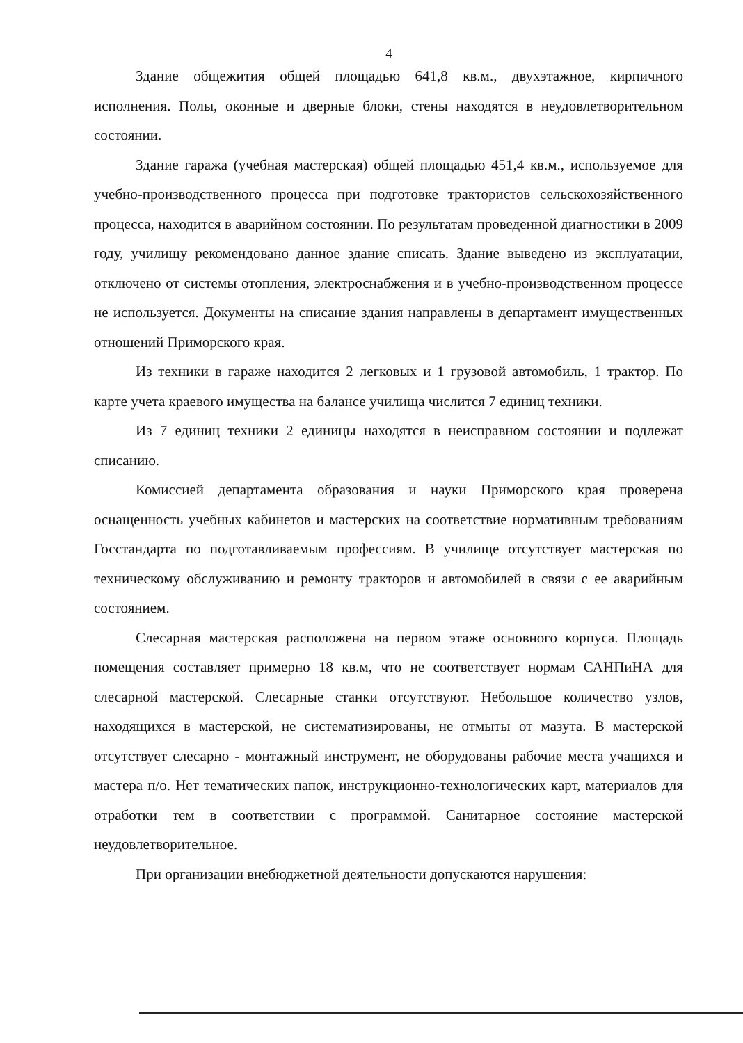4
Здание общежития общей площадью 641,8 кв.м., двухэтажное, кирпичного исполнения. Полы, оконные и дверные блоки, стены находятся в неудовлетворительном состоянии.
Здание гаража (учебная мастерская) общей площадью 451,4 кв.м., используемое для учебно-производственного процесса при подготовке трактористов сельскохозяйственного процесса, находится в аварийном состоянии. По результатам проведенной диагностики в 2009 году, училищу рекомендовано данное здание списать. Здание выведено из эксплуатации, отключено от системы отопления, электроснабжения и в учебно-производственном процессе не используется. Документы на списание здания направлены в департамент имущественных отношений Приморского края.
Из техники в гараже находится 2 легковых и 1 грузовой автомобиль, 1 трактор. По карте учета краевого имущества на балансе училища числится 7 единиц техники.
Из 7 единиц техники 2 единицы находятся в неисправном состоянии и подлежат списанию.
Комиссией департамента образования и науки Приморского края проверена оснащенность учебных кабинетов и мастерских на соответствие нормативным требованиям Госстандарта по подготавливаемым профессиям. В училище отсутствует мастерская по техническому обслуживанию и ремонту тракторов и автомобилей в связи с ее аварийным состоянием.
Слесарная мастерская расположена на первом этаже основного корпуса. Площадь помещения составляет примерно 18 кв.м, что не соответствует нормам САНПиНА для слесарной мастерской. Слесарные станки отсутствуют. Небольшое количество узлов, находящихся в мастерской, не систематизированы, не отмыты от мазута. В мастерской отсутствует слесарно - монтажный инструмент, не оборудованы рабочие места учащихся и мастера п/о. Нет тематических папок, инструкционно-технологических карт, материалов для отработки тем в соответствии с программой. Санитарное состояние мастерской неудовлетворительное.
При организации внебюджетной деятельности допускаются нарушения: